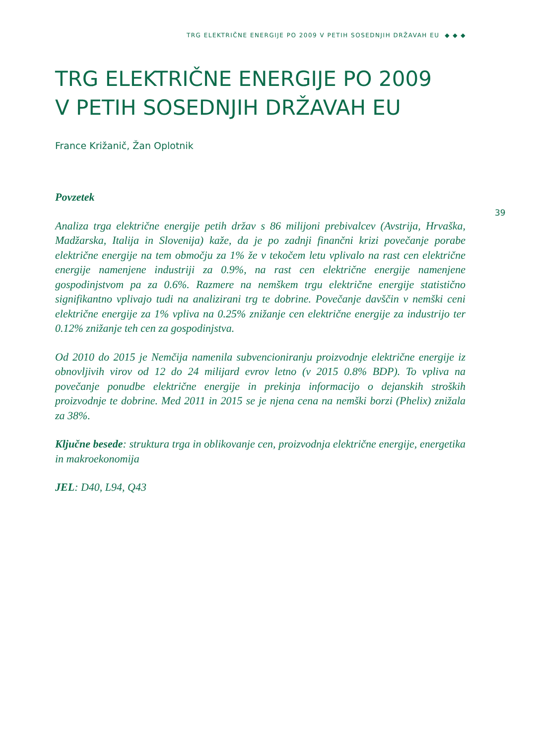TRG ELEKTRIČNE ENERGIJE PO 2009 V PETIH SOSEDNJIH DRŽAVAH EU ◆ ◆ ◆
39
TRG ELEKTRIČNE ENERGIJE PO 2009
V PETIH SOSEDNJIH DRŽAVAH EU
France Križanič, Žan Oplotnik
Povzetek
Analiza trga električne energije petih držav s 86 milijoni prebivalcev (Avstrija, Hrvaška, Madžarska, Italija in Slovenija) kaže, da je po zadnji finančni krizi povečanje porabe električne energije na tem območju za 1% že v tekočem letu vplivalo na rast cen električne energije namenjene industriji za 0.9%, na rast cen električne energije namenjene gospodinjstvom pa za 0.6%. Razmere na nemškem trgu električne energije statistično signifikantno vplivajo tudi na analizirani trg te dobrine. Povečanje davščin v nemški ceni električne energije za 1% vpliva na 0.25% znižanje cen električne energije za industrijo ter 0.12% znižanje teh cen za gospodinjstva.
Od 2010 do 2015 je Nemčija namenila subvencioniranju proizvodnje električne energije iz obnovljivih virov od 12 do 24 milijard evrov letno (v 2015 0.8% BDP). To vpliva na povečanje ponudbe električne energije in prekinja informacijo o dejanskih stroških proizvodnje te dobrine. Med 2011 in 2015 se je njena cena na nemški borzi (Phelix) znižala za 38%.
Ključne besede: struktura trga in oblikovanje cen, proizvodnja električne energije, energetika in makroekonomija
JEL: D40, L94, Q43